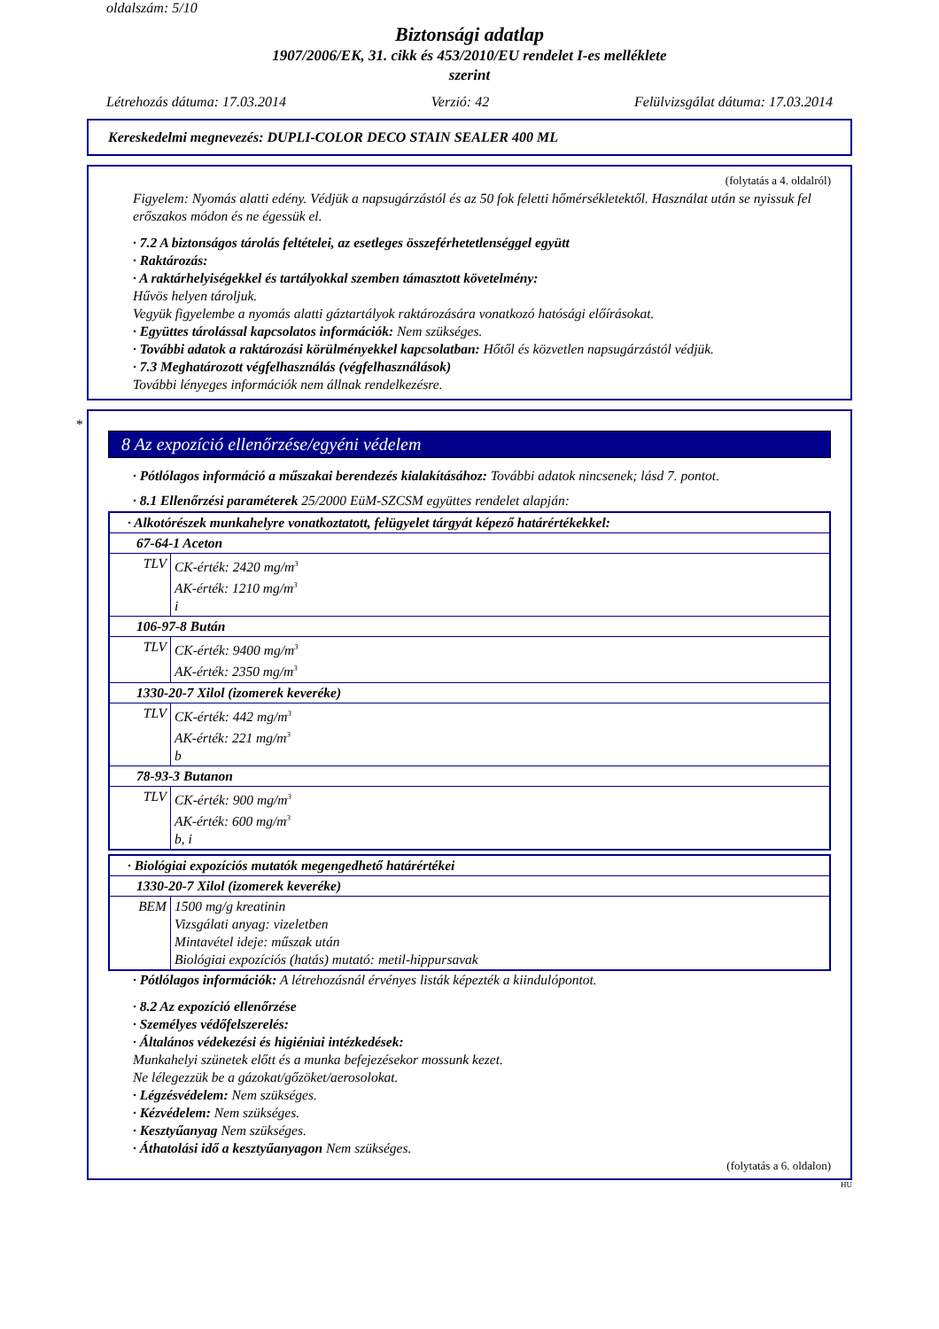oldalszám: 5/10
Biztonsági adatlap
1907/2006/EK, 31. cikk és 453/2010/EU rendelet I-es melléklete
szerint
Létrehozás dátuma: 17.03.2014 Verzió: 42 Felülvizsgálat dátuma: 17.03.2014
Kereskedelmi megnevezés: DUPLI-COLOR DECO STAIN SEALER 400 ML
(folytatás a 4. oldalról)
Figyelem: Nyomás alatti edény. Védjük a napsugárzástól és az 50 fok feletti hőmérsékletektől. Használat után se nyissuk fel erőszakos módon és ne égessük el.
· 7.2 A biztonságos tárolás feltételei, az esetleges összeférhetetlenséggel együtt
· Raktározás:
· A raktárhelyiségekkel és tartályokkal szemben támasztott követelmény:
Hűvös helyen tároljuk.
Vegyük figyelembe a nyomás alatti gáztartályok raktározására vonatkozó hatósági előírásokat.
· Együttes tárolással kapcsolatos információk: Nem szükséges.
· További adatok a raktározási körülményekkel kapcsolatban: Hőtől és közvetlen napsugárzástól védjük.
· 7.3 Meghatározott végfelhasználás (végfelhasználások)
További lényeges információk nem állnak rendelkezésre.
*
8 Az expozíció ellenőrzése/egyéni védelem
· Pótlólagos információ a műszakai berendezés kialakításához: További adatok nincsenek; lásd 7. pontot.
· 8.1 Ellenőrzési paraméterek 25/2000 EüM-SZCSM együttes rendelet alapján:
| · Alkotórészek munkahelyre vonatkoztatott, felügyelet tárgyát képező határértékekkel: | |
| 67-64-1 Aceton | |
| TLV | CK-érték: 2420 mg/m<sup>3</sup> AK-érték: 1210 mg/m<sup>3</sup> i |
| 106-97-8 Bután | |
| TLV | CK-érték: 9400 mg/m<sup>3</sup> AK-érték: 2350 mg/m<sup>3</sup> |
| 1330-20-7 Xilol (izomerek keveréke) | |
| TLV | CK-érték: 442 mg/m<sup>3</sup> AK-érték: 221 mg/m<sup>3</sup> b |
| 78-93-3 Butanon | |
| TLV | CK-érték: 900 mg/m<sup>3</sup> AK-érték: 600 mg/m<sup>3</sup> b, i |
| · Biológiai expozíciós mutatók megengedhető határértékei | |
| 1330-20-7 Xilol (izomerek keveréke) | |
| BEM | 1500 mg/g kreatinin Vizsgálati anyag: vizeletben Mintavétel ideje: műszak után Biológiai expozíciós (hatás) mutató: metil-hippursavak |
· Pótlólagos információk: A létrehozásnál érvényes listák képezték a kiindulópontot.
· 8.2 Az expozíció ellenőrzése
· Személyes védőfelszerelés:
· Általános védekezési és higiéniai intézkedések:
Munkahelyi szünetek előtt és a munka befejezésekor mossunk kezet.
Ne lélegezzük be a gázokat/gőzöket/aerosolokat.
· Légzésvédelem: Nem szükséges.
· Kézvédelem: Nem szükséges.
· Kesztyűanyag Nem szükséges.
· Áthatolási idő a kesztyűanyagon Nem szükséges.
(folytatás a 6. oldalon)
HU